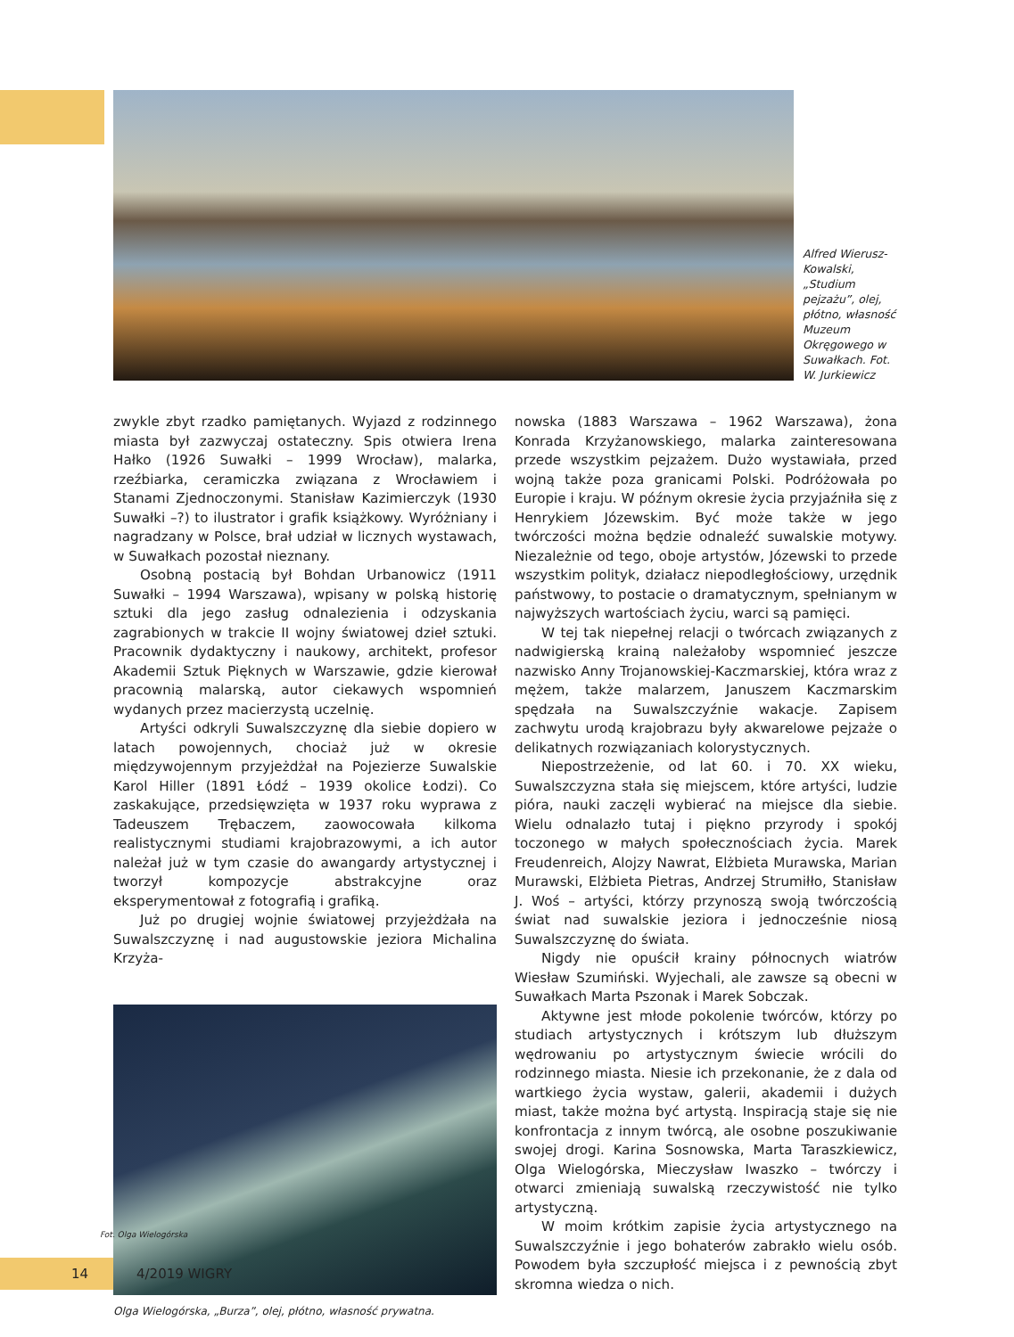Alfred Wierusz-Kowalski, „Studium pejzażu”, olej, płótno, własność Muzeum Okręgowego w Suwałkach. Fot. W. Jurkiewicz
zwykle zbyt rzadko pamiętanych. Wyjazd z rodzinnego miasta był zazwyczaj ostateczny. Spis otwiera Irena Hałko (1926 Suwałki – 1999 Wrocław), malarka, rzeźbiarka, ceramiczka związana z Wrocławiem i Stanami Zjednoczonymi. Stanisław Kazimierczyk (1930 Suwałki –?) to ilustrator i grafik książkowy. Wyróżniany i nagradzany w Polsce, brał udział w licznych wystawach, w Suwałkach pozostał nieznany.
Osobną postacią był Bohdan Urbanowicz (1911 Suwałki – 1994 Warszawa), wpisany w polską historię sztuki dla jego zasług odnalezienia i odzyskania zagrabionych w trakcie II wojny światowej dzieł sztuki. Pracownik dydaktyczny i naukowy, architekt, profesor Akademii Sztuk Pięknych w Warszawie, gdzie kierował pracownią malarską, autor ciekawych wspomnień wydanych przez macierzystą uczelnię.
Artyści odkryli Suwalszczyznę dla siebie dopiero w latach powojennych, chociaż już w okresie międzywojennym przyjeżdżał na Pojezierze Suwalskie Karol Hiller (1891 Łódź – 1939 okolice Łodzi). Co zaskakujące, przedsięwzięta w 1937 roku wyprawa z Tadeuszem Trębaczem, zaowocowała kilkoma realistycznymi studiami krajobrazowymi, a ich autor należał już w tym czasie do awangardy artystycznej i tworzył kompozycje abstrakcyjne oraz eksperymentował z fotografią i grafiką.
Już po drugiej wojnie światowej przyjeżdżała na Suwalszczyznę i nad augustowskie jeziora Michalina Krzyża-
Olga Wielogórska, „Burza”, olej, płótno, własność prywatna.
nowska (1883 Warszawa – 1962 Warszawa), żona Konrada Krzyżanowskiego, malarka zainteresowana przede wszystkim pejzażem. Dużo wystawiała, przed wojną także poza granicami Polski. Podróżowała po Europie i kraju. W późnym okresie życia przyjaźniła się z Henrykiem Józewskim. Być może także w jego twórczości można będzie odnaleźć suwalskie motywy. Niezależnie od tego, oboje artystów, Józewski to przede wszystkim polityk, działacz niepodległościowy, urzędnik państwowy, to postacie o dramatycznym, spełnianym w najwyższych wartościach życiu, warci są pamięci.
W tej tak niepełnej relacji o twórcach związanych z nadwigierską krainą należałoby wspomnieć jeszcze nazwisko Anny Trojanowskiej-Kaczmarskiej, która wraz z mężem, także malarzem, Januszem Kaczmarskim spędzała na Suwalszczyźnie wakacje. Zapisem zachwytu urodą krajobrazu były akwarelowe pejzaże o delikatnych rozwiązaniach kolorystycznych.
Niepostrzeżenie, od lat 60. i 70. XX wieku, Suwalszczyzna stała się miejscem, które artyści, ludzie pióra, nauki zaczęli wybierać na miejsce dla siebie. Wielu odnalazło tutaj i piękno przyrody i spokój toczonego w małych społecznościach życia. Marek Freudenreich, Alojzy Nawrat, Elżbieta Murawska, Marian Murawski, Elżbieta Pietras, Andrzej Strumiłło, Stanisław J. Woś – artyści, którzy przynoszą swoją twórczością świat nad suwalskie jeziora i jednocześnie niosą Suwalszczyznę do świata.
Nigdy nie opuścił krainy północnych wiatrów Wiesław Szumiński. Wyjechali, ale zawsze są obecni w Suwałkach Marta Pszonak i Marek Sobczak.
Aktywne jest młode pokolenie twórców, którzy po studiach artystycznych i krótszym lub dłuższym wędrowaniu po artystycznym świecie wrócili do rodzinnego miasta. Niesie ich przekonanie, że z dala od wartkiego życia wystaw, galerii, akademii i dużych miast, także można być artystą. Inspiracją staje się nie konfrontacja z innym twórcą, ale osobne poszukiwanie swojej drogi. Karina Sosnowska, Marta Taraszkiewicz, Olga Wielogórska, Mieczysław Iwaszko – twórczy i otwarci zmieniają suwalską rzeczywistość nie tylko artystyczną.
W moim krótkim zapisie życia artystycznego na Suwalszczyźnie i jego bohaterów zabrakło wielu osób. Powodem była szczupłość miejsca i z pewnością zbyt skromna wiedza o nich.
Fot. Olga Wielogórska
14
4/2019 WIGRY